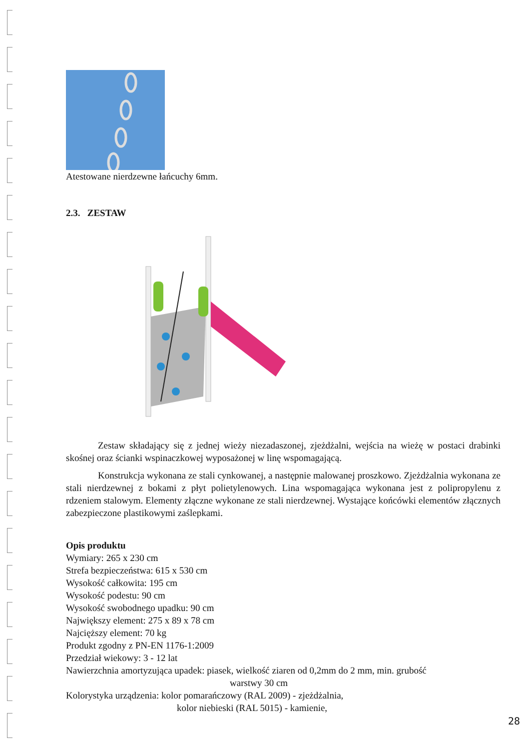Atestowane nierdzewne łańcuchy 6mm.
2.3. ZESTAW
Zestaw składający się z jednej wieży niezadaszonej, zjeżdżalni, wejścia na wieżę w postaci drabinki skośnej oraz ścianki wspinaczkowej wyposażonej w linę wspomagającą.
Konstrukcja wykonana ze stali cynkowanej, a następnie malowanej proszkowo. Zjeżdżalnia wykonana ze stali nierdzewnej z bokami z płyt polietylenowych. Lina wspomagająca wykonana jest z polipropylenu z rdzeniem stalowym. Elementy złączne wykonane ze stali nierdzewnej. Wystające końcówki elementów złącznych zabezpieczone plastikowymi zaślepkami.
Opis produktu
Wymiary: 265 x 230 cm
Strefa bezpieczeństwa: 615 x 530 cm
Wysokość całkowita: 195 cm
Wysokość podestu: 90 cm
Wysokość swobodnego upadku: 90 cm
Największy element: 275 x 89 x 78 cm
Najcięższy element: 70 kg
Produkt zgodny z PN-EN 1176-1:2009
Przedział wiekowy: 3 - 12 lat
Nawierzchnia amortyzująca upadek: piasek, wielkość ziaren od 0,2mm do 2 mm, min. grubość
warstwy 30 cm
Kolorystyka urządzenia: kolor pomarańczowy (RAL 2009) - zjeżdżalnia,
kolor niebieski (RAL 5015) - kamienie,
28